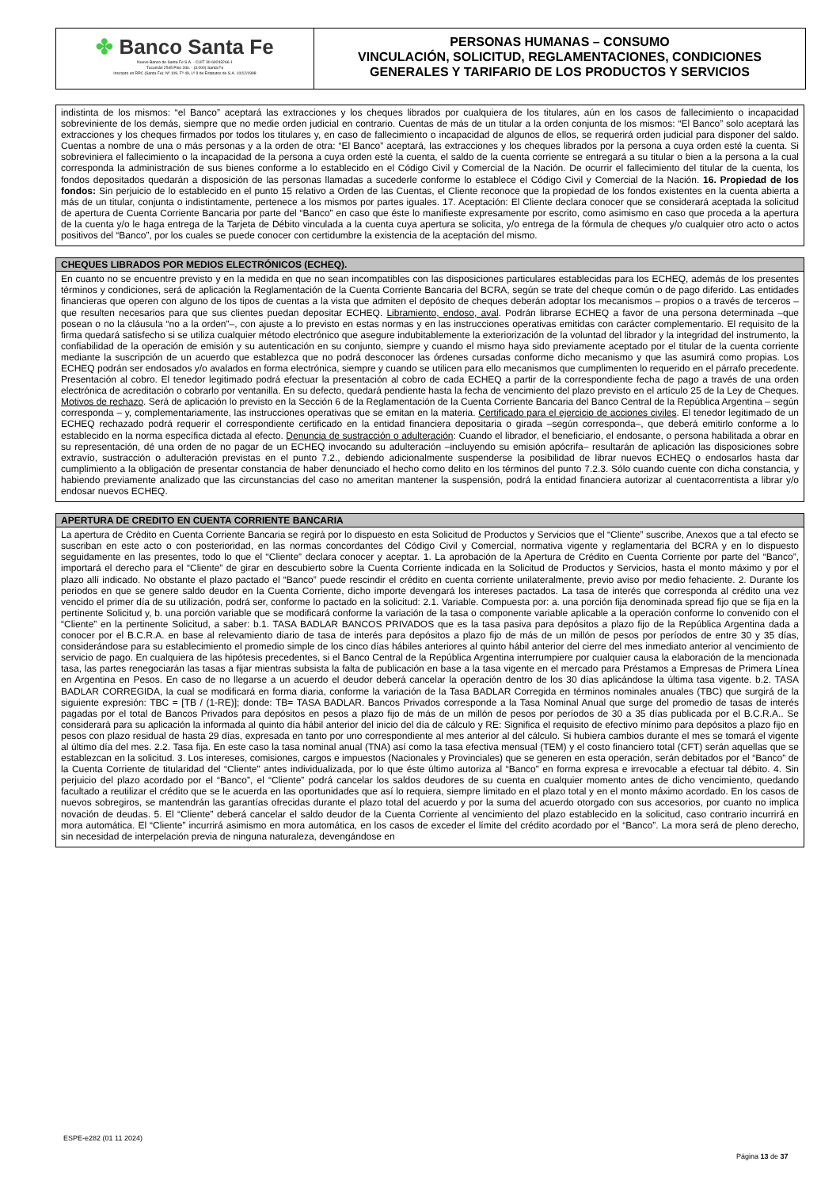✤ Banco Santa Fe
Nuevo Banco de Santa Fe S.A. - CUIT 30-69243266-1
Tucumán 2545 Piso 2do. - (3.000) Santa Fe
Inscripto en RPC (Santa Fe): Nº 109, Fº 49, Lº 9 de Estatutos de S.A. 10/12/1998
PERSONAS HUMANAS – CONSUMO
VINCULACIÓN, SOLICITUD, REGLAMENTACIONES, CONDICIONES
GENERALES Y TARIFARIO DE LOS PRODUCTOS Y SERVICIOS
indistinta de los mismos: “el Banco” aceptará las extracciones y los cheques librados por cualquiera de los titulares, aún en los casos de fallecimiento o incapacidad sobreviniente de los demás, siempre que no medie orden judicial en contrario. Cuentas de más de un titular a la orden conjunta de los mismos: “El Banco” solo aceptará las extracciones y los cheques firmados por todos los titulares y, en caso de fallecimiento o incapacidad de algunos de ellos, se requerirá orden judicial para disponer del saldo. Cuentas a nombre de una o más personas y a la orden de otra: “El Banco” aceptará, las extracciones y los cheques librados por la persona a cuya orden esté la cuenta. Si sobreviniera el fallecimiento o la incapacidad de la persona a cuya orden esté la cuenta, el saldo de la cuenta corriente se entregará a su titular o bien a la persona a la cual corresponda la administración de sus bienes conforme a lo establecido en el Código Civil y Comercial de la Nación. De ocurrir el fallecimiento del titular de la cuenta, los fondos depositados quedarán a disposición de las personas llamadas a sucederle conforme lo establece el Código Civil y Comercial de la Nación. 16. Propiedad de los fondos: Sin perjuicio de lo establecido en el punto 15 relativo a Orden de las Cuentas, el Cliente reconoce que la propiedad de los fondos existentes en la cuenta abierta a más de un titular, conjunta o indistintamente, pertenece a los mismos por partes iguales. 17. Aceptación: El Cliente declara conocer que se considerará aceptada la solicitud de apertura de Cuenta Corriente Bancaria por parte del “Banco” en caso que éste lo manifieste expresamente por escrito, como asimismo en caso que proceda a la apertura de la cuenta y/o le haga entrega de la Tarjeta de Débito vinculada a la cuenta cuya apertura se solicita, y/o entrega de la fórmula de cheques y/o cualquier otro acto o actos positivos del “Banco”, por los cuales se puede conocer con certidumbre la existencia de la aceptación del mismo.
CHEQUES LIBRADOS POR MEDIOS ELECTRÓNICOS (ECHEQ).
En cuanto no se encuentre previsto y en la medida en que no sean incompatibles con las disposiciones particulares establecidas para los ECHEQ, además de los presentes términos y condiciones, será de aplicación la Reglamentación de la Cuenta Corriente Bancaria del BCRA, según se trate del cheque común o de pago diferido. Las entidades financieras que operen con alguno de los tipos de cuentas a la vista que admiten el depósito de cheques deberán adoptar los mecanismos – propios o a través de terceros – que resulten necesarios para que sus clientes puedan depositar ECHEQ. Libramiento, endoso, aval. Podrán librarse ECHEQ a favor de una persona determinada –que posean o no la cláusula “no a la orden”–, con ajuste a lo previsto en estas normas y en las instrucciones operativas emitidas con carácter complementario. El requisito de la firma quedará satisfecho si se utiliza cualquier método electrónico que asegure indubitablemente la exteriorización de la voluntad del librador y la integridad del instrumento, la confiabilidad de la operación de emisión y su autenticación en su conjunto, siempre y cuando el mismo haya sido previamente aceptado por el titular de la cuenta corriente mediante la suscripción de un acuerdo que establezca que no podrá desconocer las órdenes cursadas conforme dicho mecanismo y que las asumirá como propias. Los ECHEQ podrán ser endosados y/o avalados en forma electrónica, siempre y cuando se utilicen para ello mecanismos que cumplimenten lo requerido en el párrafo precedente. Presentación al cobro. El tenedor legitimado podrá efectuar la presentación al cobro de cada ECHEQ a partir de la correspondiente fecha de pago a través de una orden electrónica de acreditación o cobrarlo por ventanilla. En su defecto, quedará pendiente hasta la fecha de vencimiento del plazo previsto en el artículo 25 de la Ley de Cheques. Motivos de rechazo. Será de aplicación lo previsto en la Sección 6 de la Reglamentación de la Cuenta Corriente Bancaria del Banco Central de la República Argentina – según corresponda – y, complementariamente, las instrucciones operativas que se emitan en la materia. Certificado para el ejercicio de acciones civiles. El tenedor legitimado de un ECHEQ rechazado podrá requerir el correspondiente certificado en la entidad financiera depositaria o girada –según corresponda–, que deberá emitirlo conforme a lo establecido en la norma específica dictada al efecto. Denuncia de sustracción o adulteración: Cuando el librador, el beneficiario, el endosante, o persona habilitada a obrar en su representación, dé una orden de no pagar de un ECHEQ invocando su adulteración –incluyendo su emisión apócrifa– resultarán de aplicación las disposiciones sobre extravío, sustracción o adulteración previstas en el punto 7.2., debiendo adicionalmente suspenderse la posibilidad de librar nuevos ECHEQ o endosarlos hasta dar cumplimiento a la obligación de presentar constancia de haber denunciado el hecho como delito en los términos del punto 7.2.3. Sólo cuando cuente con dicha constancia, y habiendo previamente analizado que las circunstancias del caso no ameritan mantener la suspensión, podrá la entidad financiera autorizar al cuentacorrentista a librar y/o endosar nuevos ECHEQ.
APERTURA DE CREDITO EN CUENTA CORRIENTE BANCARIA
La apertura de Crédito en Cuenta Corriente Bancaria se regirá por lo dispuesto en esta Solicitud de Productos y Servicios que el “Cliente” suscribe, Anexos que a tal efecto se suscriban en este acto o con posterioridad, en las normas concordantes del Código Civil y Comercial, normativa vigente y reglamentaria del BCRA y en lo dispuesto seguidamente en las presentes, todo lo que el “Cliente” declara conocer y aceptar. 1. La aprobación de la Apertura de Crédito en Cuenta Corriente por parte del “Banco”, importará el derecho para el “Cliente” de girar en descubierto sobre la Cuenta Corriente indicada en la Solicitud de Productos y Servicios, hasta el monto máximo y por el plazo allí indicado. No obstante el plazo pactado el “Banco” puede rescindir el crédito en cuenta corriente unilateralmente, previo aviso por medio fehaciente. 2. Durante los periodos en que se genere saldo deudor en la Cuenta Corriente, dicho importe devengará los intereses pactados. La tasa de interés que corresponda al crédito una vez vencido el primer día de su utilización, podrá ser, conforme lo pactado en la solicitud: 2.1. Variable. Compuesta por: a. una porción fija denominada spread fijo que se fija en la pertinente Solicitud y, b. una porción variable que se modificará conforme la variación de la tasa o componente variable aplicable a la operación conforme lo convenido con el “Cliente” en la pertinente Solicitud, a saber: b.1. TASA BADLAR BANCOS PRIVADOS que es la tasa pasiva para depósitos a plazo fijo de la República Argentina dada a conocer por el B.C.R.A. en base al relevamiento diario de tasa de interés para depósitos a plazo fijo de más de un millón de pesos por períodos de entre 30 y 35 días, considerándose para su establecimiento el promedio simple de los cinco días hábiles anteriores al quinto hábil anterior del cierre del mes inmediato anterior al vencimiento de servicio de pago. En cualquiera de las hipótesis precedentes, si el Banco Central de la República Argentina interrumpiere por cualquier causa la elaboración de la mencionada tasa, las partes renegociarán las tasas a fijar mientras subsista la falta de publicación en base a la tasa vigente en el mercado para Préstamos a Empresas de Primera Línea en Argentina en Pesos. En caso de no llegarse a un acuerdo el deudor deberá cancelar la operación dentro de los 30 días aplicándose la última tasa vigente. b.2. TASA BADLAR CORREGIDA, la cual se modificará en forma diaria, conforme la variación de la Tasa BADLAR Corregida en términos nominales anuales (TBC) que surgirá de la siguiente expresión: TBC = [TB / (1-RE)]; donde: TB= TASA BADLAR. Bancos Privados corresponde a la Tasa Nominal Anual que surge del promedio de tasas de interés pagadas por el total de Bancos Privados para depósitos en pesos a plazo fijo de más de un millón de pesos por períodos de 30 a 35 días publicada por el B.C.R.A.. Se considerará para su aplicación la informada al quinto día hábil anterior del inicio del día de cálculo y RE: Significa el requisito de efectivo mínimo para depósitos a plazo fijo en pesos con plazo residual de hasta 29 días, expresada en tanto por uno correspondiente al mes anterior al del cálculo. Si hubiera cambios durante el mes se tomará el vigente al último día del mes. 2.2. Tasa fija. En este caso la tasa nominal anual (TNA) así como la tasa efectiva mensual (TEM) y el costo financiero total (CFT) serán aquellas que se establezcan en la solicitud. 3. Los intereses, comisiones, cargos e impuestos (Nacionales y Provinciales) que se generen en esta operación, serán debitados por el “Banco” de la Cuenta Corriente de titularidad del “Cliente” antes individualizada, por lo que éste último autoriza al “Banco” en forma expresa e irrevocable a efectuar tal débito. 4. Sin perjuicio del plazo acordado por el “Banco”, el “Cliente” podrá cancelar los saldos deudores de su cuenta en cualquier momento antes de dicho vencimiento, quedando facultado a reutilizar el crédito que se le acuerda en las oportunidades que así lo requiera, siempre limitado en el plazo total y en el monto máximo acordado. En los casos de nuevos sobregiros, se mantendrán las garantías ofrecidas durante el plazo total del acuerdo y por la suma del acuerdo otorgado con sus accesorios, por cuanto no implica novación de deudas. 5. El “Cliente” deberá cancelar el saldo deudor de la Cuenta Corriente al vencimiento del plazo establecido en la solicitud, caso contrario incurrirá en mora automática. El “Cliente” incurrirá asimismo en mora automática, en los casos de exceder el límite del crédito acordado por el “Banco”. La mora será de pleno derecho, sin necesidad de interpelación previa de ninguna naturaleza, devengándose en
ESPE-e282 (01 11 2024)
Página 13 de 37